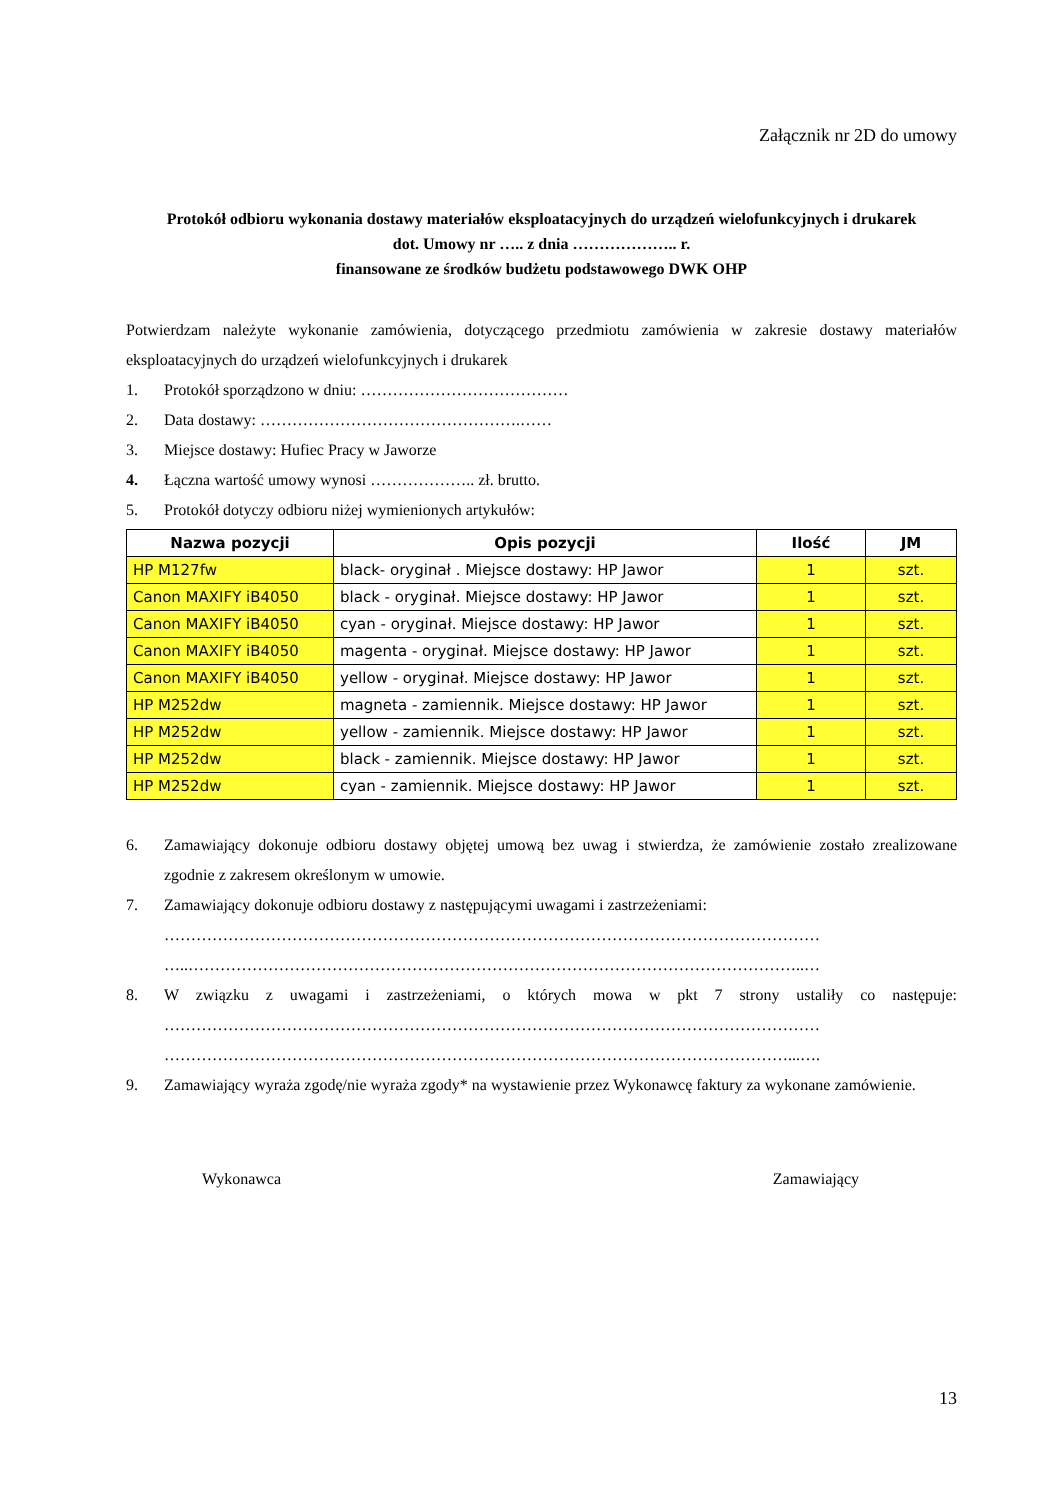Załącznik nr 2D do umowy
Protokół odbioru wykonania dostawy materiałów eksploatacyjnych do urządzeń wielofunkcyjnych i drukarek
dot. Umowy nr ….. z dnia ……………….. r.
finansowane ze środków budżetu podstawowego DWK OHP
Potwierdzam należyte wykonanie zamówienia, dotyczącego przedmiotu zamówienia w zakresie dostawy materiałów eksploatacyjnych do urządzeń wielofunkcyjnych i drukarek
1. Protokół sporządzono w dniu: …………………………………
2. Data dostawy: ………………………………………….……
3. Miejsce dostawy: Hufiec Pracy w Jaworze
4. Łączna wartość umowy wynosi ……………….. zł. brutto.
5. Protokół dotyczy odbioru niżej wymienionych artykułów:
| Nazwa pozycji | Opis pozycji | Ilość | JM |
| --- | --- | --- | --- |
| HP M127fw | black- oryginał . Miejsce dostawy: HP Jawor | 1 | szt. |
| Canon MAXIFY iB4050 | black - oryginał. Miejsce dostawy: HP Jawor | 1 | szt. |
| Canon MAXIFY iB4050 | cyan - oryginał. Miejsce dostawy: HP Jawor | 1 | szt. |
| Canon MAXIFY iB4050 | magenta - oryginał. Miejsce dostawy: HP Jawor | 1 | szt. |
| Canon MAXIFY iB4050 | yellow - oryginał. Miejsce dostawy: HP Jawor | 1 | szt. |
| HP M252dw | magneta - zamiennik. Miejsce dostawy: HP Jawor | 1 | szt. |
| HP M252dw | yellow - zamiennik. Miejsce dostawy: HP Jawor | 1 | szt. |
| HP M252dw | black - zamiennik. Miejsce dostawy: HP Jawor | 1 | szt. |
| HP M252dw | cyan - zamiennik. Miejsce dostawy: HP Jawor | 1 | szt. |
6. Zamawiający dokonuje odbioru dostawy objętej umową bez uwag i stwierdza, że zamówienie zostało zrealizowane zgodnie z zakresem określonym w umowie.
7. Zamawiający dokonuje odbioru dostawy z następującymi uwagami i zastrzeżeniami:
……………………………………………………………………………………………………………
…..……………………………………………………………………………………………………..…
8. W związku z uwagami i zastrzeżeniami, o których mowa w pkt 7 strony ustaliły co następuje: ……………………………………………………………………………………………………………
………………………………………………………………………………………………………...….
9. Zamawiający wyraża zgodę/nie wyraża zgody* na wystawienie przez Wykonawcę faktury za wykonane zamówienie.
Wykonawca Zamawiający
13